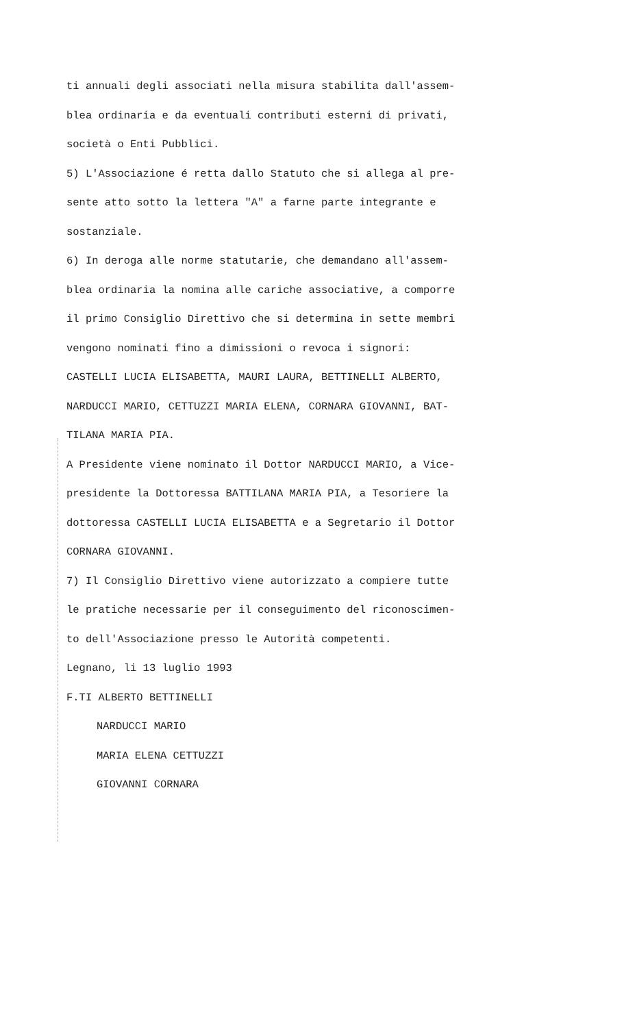ti annuali degli associati nella misura stabilita dall'assem-
blea ordinaria e da eventuali contributi esterni di privati,
società o Enti Pubblici.
5) L'Associazione é retta dallo Statuto che si allega al pre-
sente atto sotto la lettera "A" a farne parte integrante e
sostanziale.
6) In deroga alle norme statutarie, che demandano all'assem-
blea ordinaria la nomina alle cariche associative, a comporre
il primo Consiglio Direttivo che si determina in sette membri
vengono nominati fino a dimissioni o revoca i signori:
CASTELLI LUCIA ELISABETTA, MAURI LAURA, BETTINELLI ALBERTO,
NARDUCCI MARIO, CETTUZZI MARIA ELENA, CORNARA GIOVANNI, BAT-
TILANA MARIA PIA.
A Presidente viene nominato il Dottor NARDUCCI MARIO, a Vice-
presidente la Dottoressa BATTILANA MARIA PIA, a Tesoriere la
dottoressa CASTELLI LUCIA ELISABETTA e a Segretario il Dottor
CORNARA GIOVANNI.
7) Il Consiglio Direttivo viene autorizzato a compiere tutte
le pratiche necessarie per il conseguimento del riconoscimen-
to dell'Associazione presso le Autorità competenti.
Legnano, li 13 luglio 1993
F.TI ALBERTO BETTINELLI
NARDUCCI MARIO
MARIA ELENA CETTUZZI
GIOVANNI CORNARA